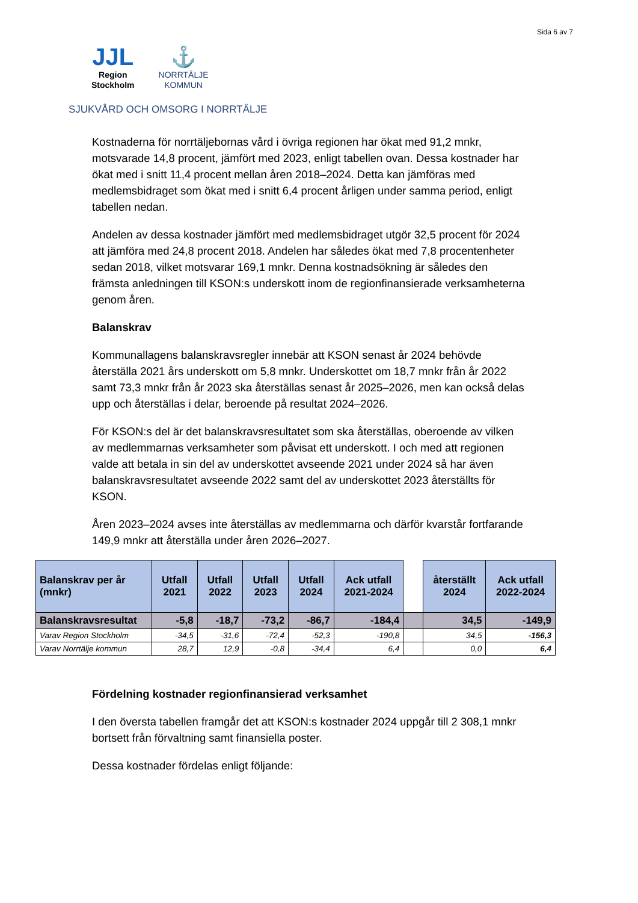Sida 6 av 7
JJL
Region
Stockholm
⚓
NORRTÄLJE
KOMMUN
SJUKVÅRD OCH OMSORG I NORRTÄLJE
Kostnaderna för norrtäljebornas vård i övriga regionen har ökat med 91,2 mnkr, motsvarade 14,8 procent, jämfört med 2023, enligt tabellen ovan. Dessa kostnader har ökat med i snitt 11,4 procent mellan åren 2018–2024. Detta kan jämföras med medlemsbidraget som ökat med i snitt 6,4 procent årligen under samma period, enligt tabellen nedan.
Andelen av dessa kostnader jämfört med medlemsbidraget utgör 32,5 procent för 2024 att jämföra med 24,8 procent 2018. Andelen har således ökat med 7,8 procentenheter sedan 2018, vilket motsvarar 169,1 mnkr. Denna kostnadsökning är således den främsta anledningen till KSON:s underskott inom de regionfinansierade verksamheterna genom åren.
Balanskrav
Kommunallagens balanskravsregler innebär att KSON senast år 2024 behövde återställa 2021 års underskott om 5,8 mnkr. Underskottet om 18,7 mnkr från år 2022 samt 73,3 mnkr från år 2023 ska återställas senast år 2025–2026, men kan också delas upp och återställas i delar, beroende på resultat 2024–2026.
För KSON:s del är det balanskravsresultatet som ska återställas, oberoende av vilken av medlemmarnas verksamheter som påvisat ett underskott. I och med att regionen valde att betala in sin del av underskottet avseende 2021 under 2024 så har även balanskravsresultatet avseende 2022 samt del av underskottet 2023 återställts för KSON.
Åren 2023–2024 avses inte återställas av medlemmarna och därför kvarstår fortfarande 149,9 mnkr att återställa under åren 2026–2027.
| Balanskrav per år (mnkr) | Utfall 2021 | Utfall 2022 | Utfall 2023 | Utfall 2024 | Ack utfall 2021-2024 | | återställt 2024 | Ack utfall 2022-2024 |
| --- | --- | --- | --- | --- | --- | --- | --- | --- |
| Balanskravsresultat | -5,8 | -18,7 | -73,2 | -86,7 | -184,4 | | 34,5 | -149,9 |
| Varav Region Stockholm | -34,5 | -31,6 | -72,4 | -52,3 | -190,8 | | 34,5 | -156,3 |
| Varav Norrtälje kommun | 28,7 | 12,9 | -0,8 | -34,4 | 6,4 | | 0,0 | 6,4 |
Fördelning kostnader regionfinansierad verksamhet
I den översta tabellen framgår det att KSON:s kostnader 2024 uppgår till 2 308,1 mnkr bortsett från förvaltning samt finansiella poster.
Dessa kostnader fördelas enligt följande: